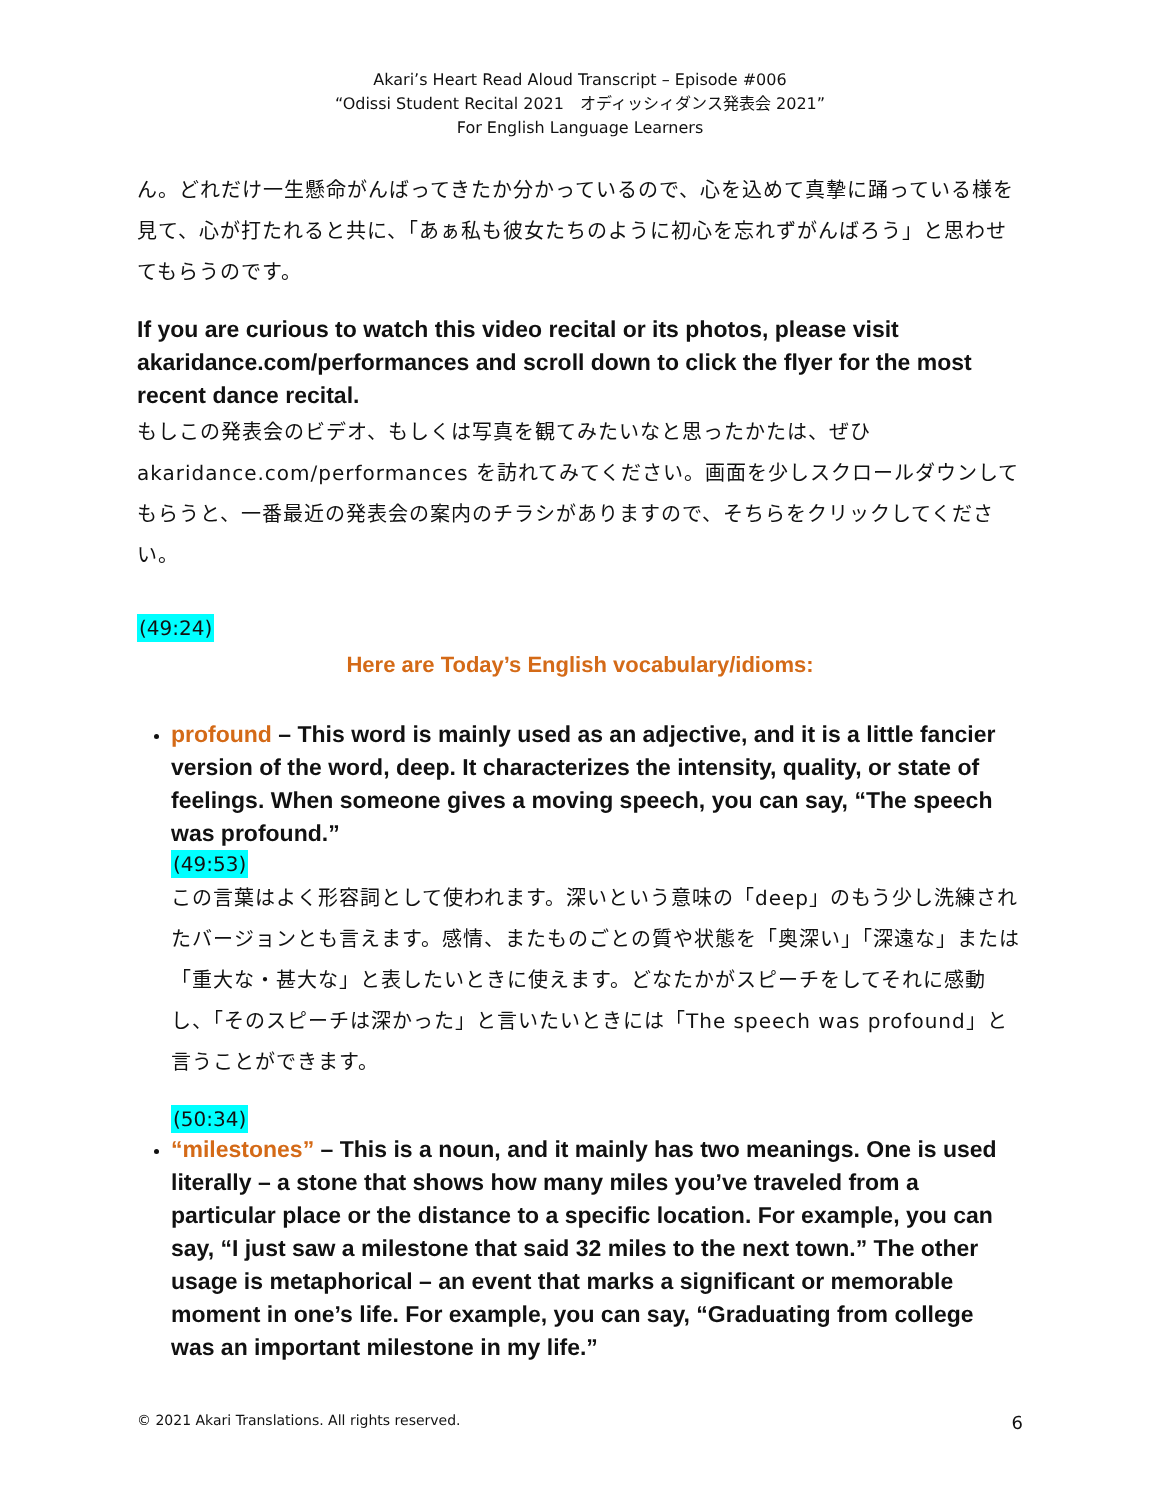Akari’s Heart Read Aloud Transcript – Episode #006
“Odissi Student Recital 2021　オディッシィダンス発表会 2021”
For English Language Learners
ん。どれだけ一生懸命がんばってきたか分かっているので、心を込めて真摯に踊っている様を見て、心が打たれると共に、「あぁ私も彼女たちのように初心を忘れずがんばろう」と思わせてもらうのです。
If you are curious to watch this video recital or its photos, please visit akaridance.com/performances and scroll down to click the flyer for the most recent dance recital.
もしこの発表会のビデオ、もしくは写真を観てみたいなと思ったかたは、ぜひ akaridance.com/performances を訪れてみてください。画面を少しスクロールダウンしてもらうと、一番最近の発表会の案内のチラシがありますので、そちらをクリックしてください。
(49:24)
Here are Today’s English vocabulary/idioms:
profound – This word is mainly used as an adjective, and it is a little fancier version of the word, deep. It characterizes the intensity, quality, or state of feelings. When someone gives a moving speech, you can say, “The speech was profound.”
(49:53)
この言葉はよく形容詞として使われます。深いという意味の「deep」のもう少し洗練されたバージョンとも言えます。感情、またものごとの質や状態を「奥深い」「深遠な」または「重大な・甚大な」と表したいときに使えます。どなたかがスピーチをしてそれに感動し、「そのスピーチは深かった」と言いたいときには「The speech was profound」と言うことができます。
(50:34)
“milestones” – This is a noun, and it mainly has two meanings. One is used literally – a stone that shows how many miles you’ve traveled from a particular place or the distance to a specific location. For example, you can say, “I just saw a milestone that said 32 miles to the next town.” The other usage is metaphorical – an event that marks a significant or memorable moment in one’s life. For example, you can say, “Graduating from college was an important milestone in my life.”
© 2021 Akari Translations. All rights reserved. 6